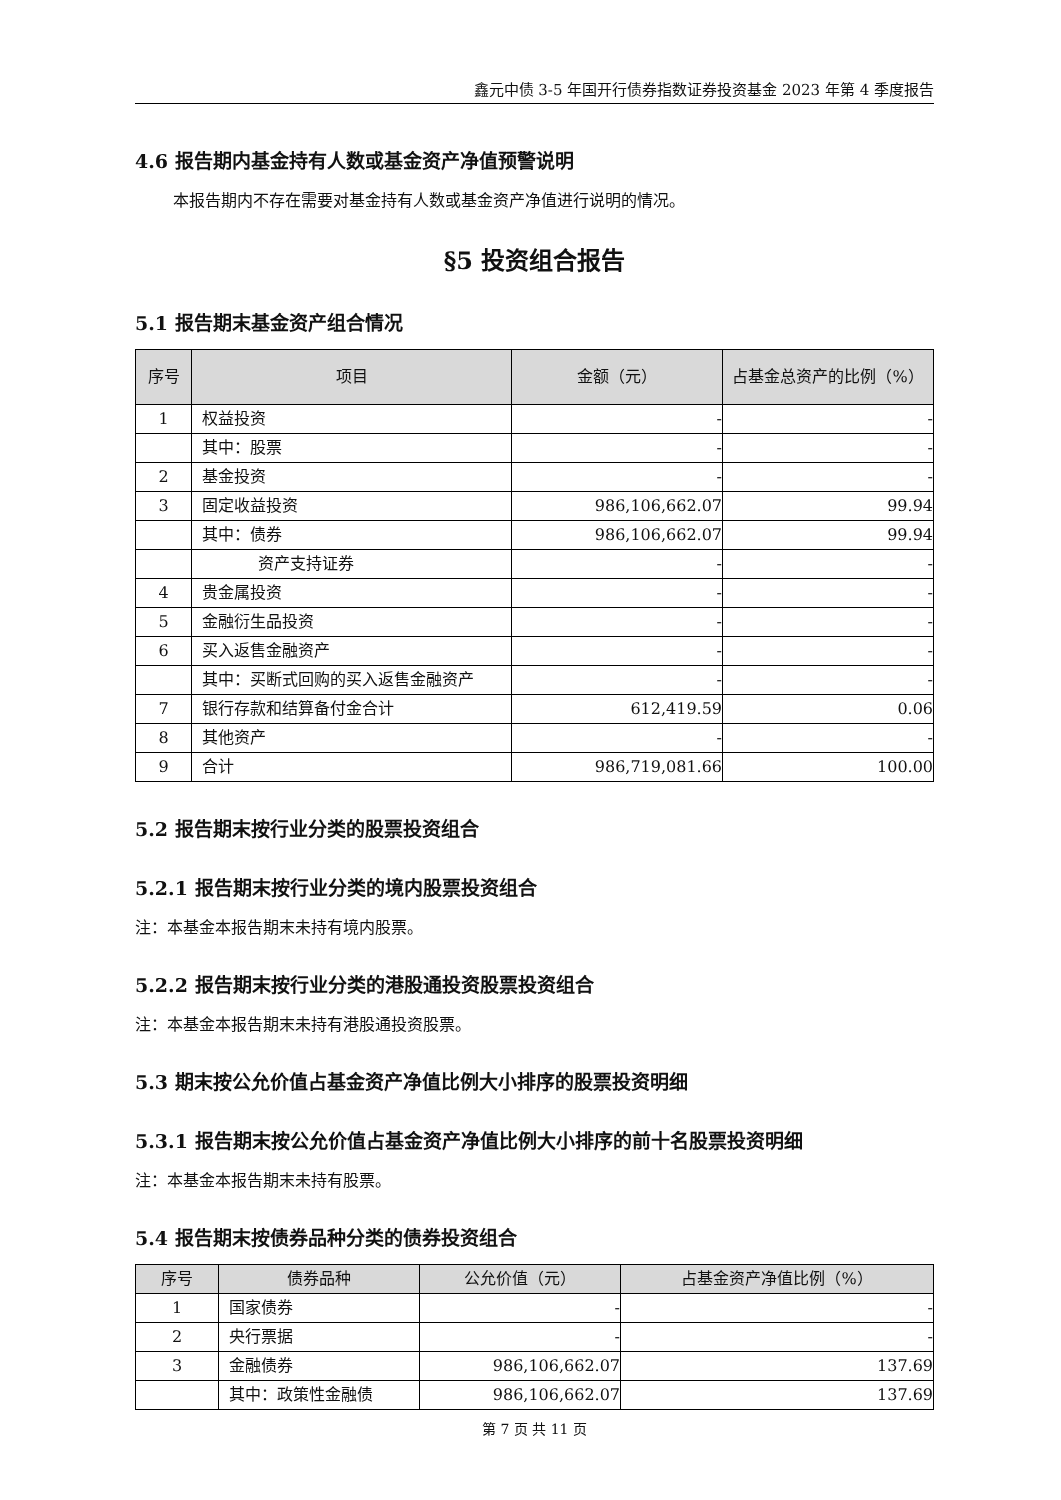鑫元中债 3-5 年国开行债券指数证券投资基金 2023 年第 4 季度报告
4.6 报告期内基金持有人数或基金资产净值预警说明
本报告期内不存在需要对基金持有人数或基金资产净值进行说明的情况。
§5 投资组合报告
5.1 报告期末基金资产组合情况
| 序号 | 项目 | 金额（元） | 占基金总资产的比例（%） |
| --- | --- | --- | --- |
| 1 | 权益投资 | - | - |
| | 其中：股票 | - | - |
| 2 | 基金投资 | - | - |
| 3 | 固定收益投资 | 986,106,662.07 | 99.94 |
| | 其中：债券 | 986,106,662.07 | 99.94 |
| | 资产支持证券 | - | - |
| 4 | 贵金属投资 | - | - |
| 5 | 金融衍生品投资 | - | - |
| 6 | 买入返售金融资产 | - | - |
| | 其中：买断式回购的买入返售金融资产 | - | - |
| 7 | 银行存款和结算备付金合计 | 612,419.59 | 0.06 |
| 8 | 其他资产 | - | - |
| 9 | 合计 | 986,719,081.66 | 100.00 |
5.2 报告期末按行业分类的股票投资组合
5.2.1 报告期末按行业分类的境内股票投资组合
注：本基金本报告期末未持有境内股票。
5.2.2 报告期末按行业分类的港股通投资股票投资组合
注：本基金本报告期末未持有港股通投资股票。
5.3 期末按公允价值占基金资产净值比例大小排序的股票投资明细
5.3.1 报告期末按公允价值占基金资产净值比例大小排序的前十名股票投资明细
注：本基金本报告期末未持有股票。
5.4 报告期末按债券品种分类的债券投资组合
| 序号 | 债券品种 | 公允价值（元） | 占基金资产净值比例（%） |
| --- | --- | --- | --- |
| 1 | 国家债券 | - | - |
| 2 | 央行票据 | - | - |
| 3 | 金融债券 | 986,106,662.07 | 137.69 |
| | 其中：政策性金融债 | 986,106,662.07 | 137.69 |
第 7 页 共 11 页